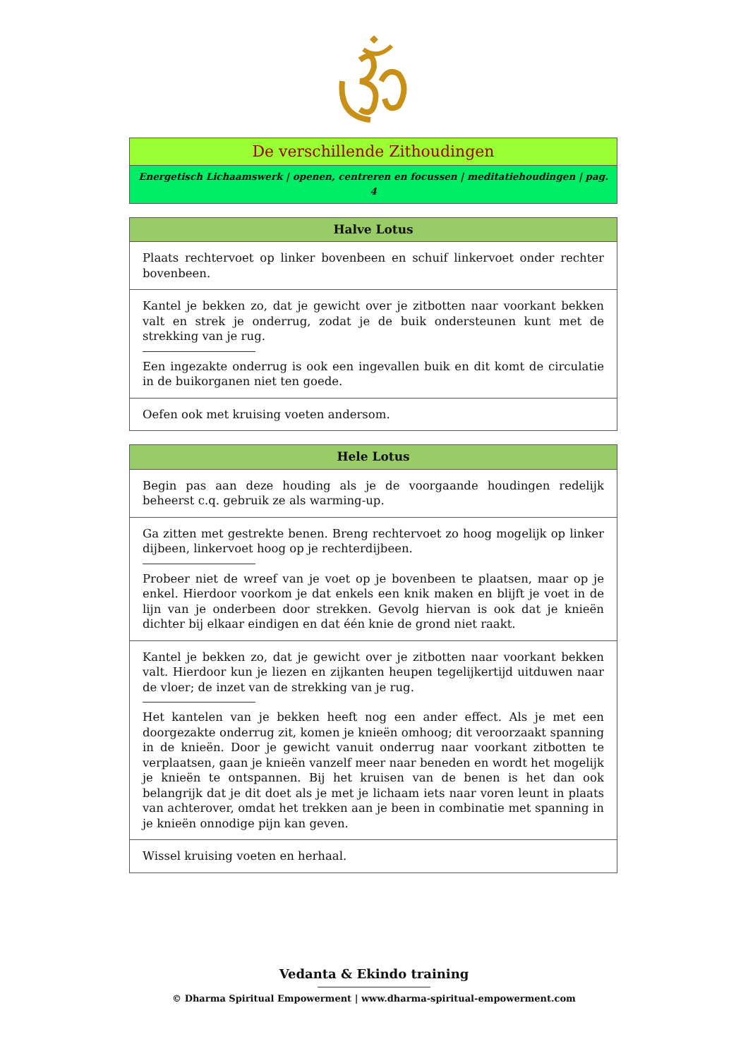| De verschillende Zithoudingen |
| Energetisch Lichaamswerk / openen, centreren en focussen / meditatiehoudingen / pag. 4 |
| Halve Lotus |
| --- |
| Plaats rechtervoet op linker bovenbeen en schuif linkervoet onder rechter bovenbeen. |
| Kantel je bekken zo, dat je gewicht over je zitbotten naar voorkant bekken valt en strek je onderrug, zodat je de buik ondersteunen kunt met de strekking van je rug. Een ingezakte onderrug is ook een ingevallen buik en dit komt de circulatie in de buikorganen niet ten goede. |
| Oefen ook met kruising voeten andersom. |
| Hele Lotus |
| --- |
| Begin pas aan deze houding als je de voorgaande houdingen redelijk beheerst c.q. gebruik ze als warming-up. |
| Ga zitten met gestrekte benen. Breng rechtervoet zo hoog mogelijk op linker dijbeen, linkervoet hoog op je rechterdijbeen. Probeer niet de wreef van je voet op je bovenbeen te plaatsen, maar op je enkel. Hierdoor voorkom je dat enkels een knik maken en blijft je voet in de lijn van je onderbeen door strekken. Gevolg hiervan is ook dat je knieën dichter bij elkaar eindigen en dat één knie de grond niet raakt. |
| Kantel je bekken zo, dat je gewicht over je zitbotten naar voorkant bekken valt. Hierdoor kun je liezen en zijkanten heupen tegelijkertijd uitduwen naar de vloer; de inzet van de strekking van je rug. Het kantelen van je bekken heeft nog een ander effect. Als je met een doorgezakte onderrug zit, komen je knieën omhoog; dit veroorzaakt spanning in de knieën. Door je gewicht vanuit onderrug naar voorkant zitbotten te verplaatsen, gaan je knieën vanzelf meer naar beneden en wordt het mogelijk je knieën te ontspannen. Bij het kruisen van de benen is het dan ook belangrijk dat je dit doet als je met je lichaam iets naar voren leunt in plaats van achterover, omdat het trekken aan je been in combinatie met spanning in je knieën onnodige pijn kan geven. |
| Wissel kruising voeten en herhaal. |
Vedanta & Ekindo training
© Dharma Spiritual Empowerment | www.dharma-spiritual-empowerment.com